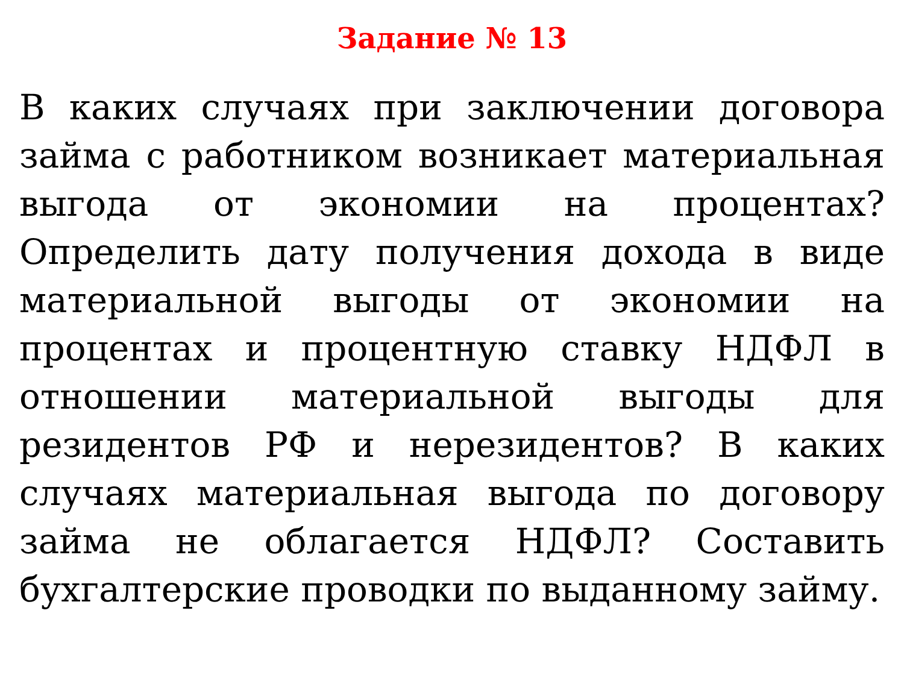Задание № 13
В каких случаях при заключении договора займа с работником возникает материальная выгода от экономии на процентах? Определить дату получения дохода в виде материальной выгоды от экономии на процентах и процентную ставку НДФЛ в отношении материальной выгоды для резидентов РФ и нерезидентов? В каких случаях материальная выгода по договору займа не облагается НДФЛ? Составить бухгалтерские проводки по выданному займу.